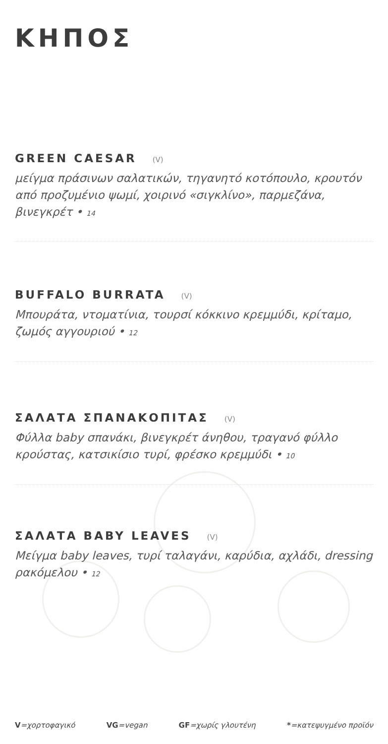ΚΗΠΟΣ
GREEN CAESAR (V)
μείγμα πράσινων σαλατικών, τηγανητό κοτόπουλο, κρουτόν από προζυμένιο ψωμί, χοιρινό «σιγκλίνο», παρμεζάνα, βινεγκρέτ • 14
BUFFALO BURRATA (V)
Μπουράτα, ντοματίνια, τουρσί κόκκινο κρεμμύδι, κρίταμο, ζωμός αγγουριού • 12
ΣΑΛΑΤΑ ΣΠΑΝΑΚΟΠΙΤΑΣ (V)
Φύλλα baby σπανάκι, βινεγκρέτ άνηθου, τραγανό φύλλο κρούστας, κατσικίσιο τυρί, φρέσκο κρεμμύδι • 10
ΣΑΛΑΤΑ BABY LEAVES (V)
Μείγμα baby leaves, τυρί ταλαγάνι, καρύδια, αχλάδι, dressing ρακόμελου • 12
V=χορτοφαγικό VG=vegan GF=χωρίς γλουτένη *=κατεψυγμένο προϊόν